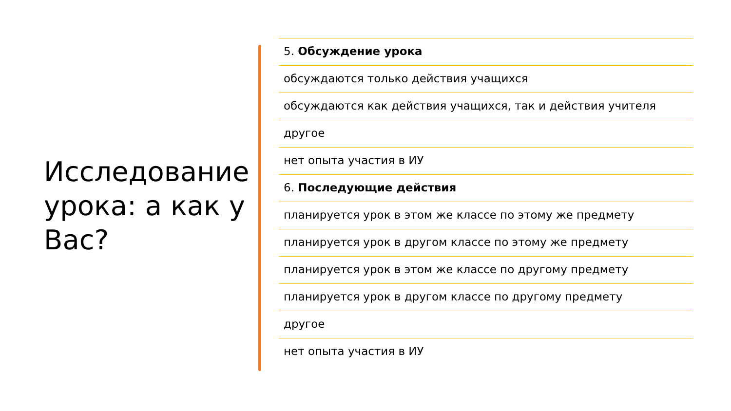Исследование урока: а как у Вас?
5. Обсуждение урока
обсуждаются только действия учащихся
обсуждаются как действия учащихся, так и действия учителя
другое
нет опыта участия в ИУ
6. Последующие действия
планируется урок в этом же классе по этому же предмету
планируется урок в другом классе по этому же предмету
планируется урок в этом же классе по другому предмету
планируется урок в другом классе по другому предмету
другое
нет опыта участия в ИУ